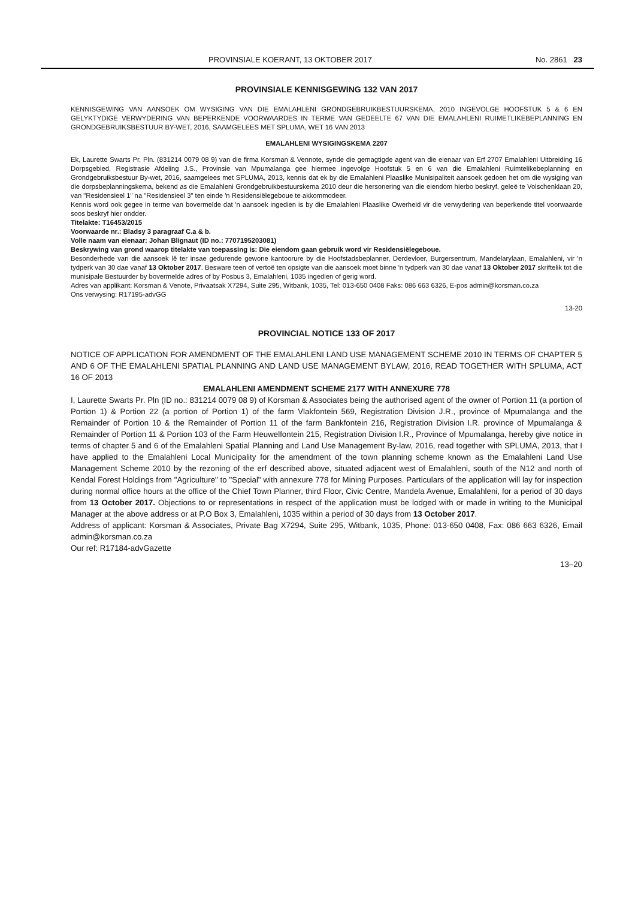PROVINSIALE KOERANT, 13 OKTOBER 2017 No. 2861 23
PROVINSIALE KENNISGEWING 132 VAN 2017
KENNISGEWING VAN AANSOEK OM WYSIGING VAN DIE EMALAHLENI GRONDGEBRUIKBESTUURSKEMA, 2010 INGEVOLGE HOOFSTUK 5 & 6 EN GELYKTYDIGE VERWYDERING VAN BEPERKENDE VOORWAARDES IN TERME VAN GEDEELTE 67 VAN DIE EMALAHLENI RUIMETLIKEBEPLANNING EN GRONDGEBRUIKSBESTUUR BY-WET, 2016, SAAMGELEES MET SPLUMA, WET 16 VAN 2013
EMALAHLENI WYSIGINGSKEMA 2207
Ek, Laurette Swarts Pr. Pln. (831214 0079 08 9) van die firma Korsman & Vennote, synde die gemagtigde agent van die eienaar van Erf 2707 Emalahleni Uitbreiding 16 Dorpsgebied, Registrasie Afdeling J.S., Provinsie van Mpumalanga gee hiermee ingevolge Hoofstuk 5 en 6 van die Emalahleni Ruimtelikebeplanning en Grondgebruiksbestuur By-wet, 2016, saamgelees met SPLUMA, 2013, kennis dat ek by die Emalahleni Plaaslike Munisipaliteit aansoek gedoen het om die wysiging van die dorpsbeplanningskema, bekend as die Emalahleni Grondgebruikbestuurskema 2010 deur die hersonering van die eiendom hierbo beskryf, geleë te Volschenklaan 20, van "Residensieel 1" na "Residensieel 3" ten einde 'n Residensiëlegeboue te akkommodeer.
Kennis word ook gegee in terme van bovermelde dat 'n aansoek ingedien is by die Emalahleni Plaaslike Owerheid vir die verwydering van beperkende titel voorwaarde soos beskryf hier ondder.
Titelakte: T16453/2015
Voorwaarde nr.: Bladsy 3 paragraaf C.a & b.
Volle naam van eienaar: Johan Blignaut (ID no.: 7707195203081)
Beskrywing van grond waarop titelakte van toepassing is: Die eiendom gaan gebruik word vir Residensiëlegeboue.
Besonderhede van die aansoek lê ter insae gedurende gewone kantoorure by die Hoofstadsbeplanner, Derdevloer, Burgersentrum, Mandelarylaan, Emalahleni, vir 'n tydperk van 30 dae vanaf 13 Oktober 2017. Besware teen of vertoë ten opsigte van die aansoek moet binne 'n tydperk van 30 dae vanaf 13 Oktober 2017 skriftelik tot die munisipale Bestuurder by bovermelde adres of by Posbus 3, Emalahleni, 1035 ingedien of gerig word.
Adres van applikant: Korsman & Venote, Privaatsak X7294, Suite 295, Witbank, 1035, Tel: 013-650 0408 Faks: 086 663 6326, E-pos admin@korsman.co.za
Ons verwysing: R17195-advGG
13-20
PROVINCIAL NOTICE 133 OF 2017
NOTICE OF APPLICATION FOR AMENDMENT OF THE EMALAHLENI LAND USE MANAGEMENT SCHEME 2010 IN TERMS OF CHAPTER 5 AND 6 OF THE EMALAHLENI SPATIAL PLANNING AND LAND USE MANAGEMENT BYLAW, 2016, READ TOGETHER WITH SPLUMA, ACT 16 OF 2013
EMALAHLENI AMENDMENT SCHEME 2177 WITH ANNEXURE 778
I, Laurette Swarts Pr. Pln (ID no.: 831214 0079 08 9) of Korsman & Associates being the authorised agent of the owner of Portion 11 (a portion of Portion 1) & Portion 22 (a portion of Portion 1) of the farm Vlakfontein 569, Registration Division J.R., province of Mpumalanga and the Remainder of Portion 10 & the Remainder of Portion 11 of the farm Bankfontein 216, Registration Division I.R. province of Mpumalanga & Remainder of Portion 11 & Portion 103 of the Farm Heuwelfontein 215, Registration Division I.R., Province of Mpumalanga, hereby give notice in terms of chapter 5 and 6 of the Emalahleni Spatial Planning and Land Use Management By-law, 2016, read together with SPLUMA, 2013, that I have applied to the Emalahleni Local Municipality for the amendment of the town planning scheme known as the Emalahleni Land Use Management Scheme 2010 by the rezoning of the erf described above, situated adjacent west of Emalahleni, south of the N12 and north of Kendal Forest Holdings from "Agriculture" to "Special" with annexure 778 for Mining Purposes. Particulars of the application will lay for inspection during normal office hours at the office of the Chief Town Planner, third Floor, Civic Centre, Mandela Avenue, Emalahleni, for a period of 30 days from 13 October 2017. Objections to or representations in respect of the application must be lodged with or made in writing to the Municipal Manager at the above address or at P.O Box 3, Emalahleni, 1035 within a period of 30 days from 13 October 2017.
Address of applicant: Korsman & Associates, Private Bag X7294, Suite 295, Witbank, 1035, Phone: 013-650 0408, Fax: 086 663 6326, Email admin@korsman.co.za
Our ref: R17184-advGazette
13–20